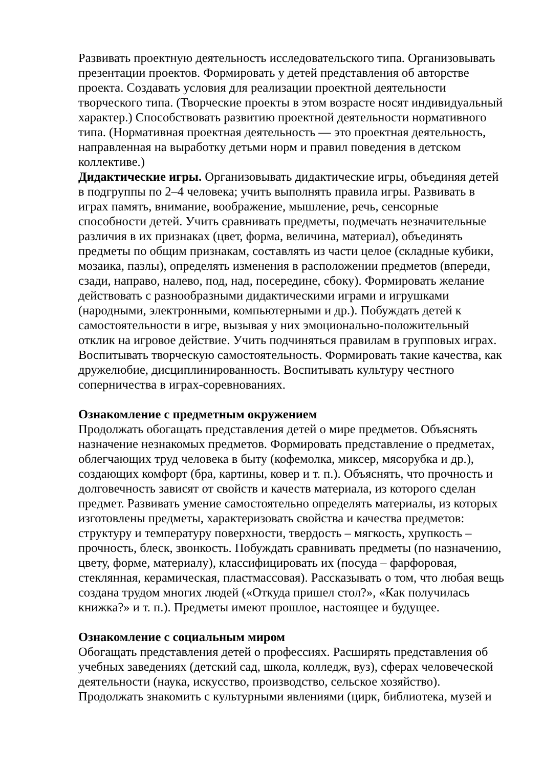Развивать проектную деятельность исследовательского типа. Организовывать презентации проектов. Формировать у детей представления об авторстве проекта. Создавать условия для реализации проектной деятельности творческого типа. (Творческие проекты в этом возрасте носят индивидуальный характер.) Способствовать развитию проектной деятельности нормативного типа. (Нормативная проектная деятельность — это проектная деятельность, направленная на выработку детьми норм и правил поведения в детском коллективе.)
Дидактические игры. Организовывать дидактические игры, объединяя детей в подгруппы по 2–4 человека; учить выполнять правила игры. Развивать в играх память, внимание, воображение, мышление, речь, сенсорные способности детей. Учить сравнивать предметы, подмечать незначительные различия в их признаках (цвет, форма, величина, материал), объединять предметы по общим признакам, составлять из части целое (складные кубики, мозаика, пазлы), определять изменения в расположении предметов (впереди, сзади, направо, налево, под, над, посередине, сбоку). Формировать желание действовать с разнообразными дидактическими играми и игрушками (народными, электронными, компьютерными и др.). Побуждать детей к самостоятельности в игре, вызывая у них эмоционально-положительный отклик на игровое действие. Учить подчиняться правилам в групповых играх. Воспитывать творческую самостоятельность. Формировать такие качества, как дружелюбие, дисциплинированность. Воспитывать культуру честного соперничества в играх-соревнованиях.
Ознакомление с предметным окружением
Продолжать обогащать представления детей о мире предметов. Объяснять назначение незнакомых предметов. Формировать представление о предметах, облегчающих труд человека в быту (кофемолка, миксер, мясорубка и др.), создающих комфорт (бра, картины, ковер и т. п.). Объяснять, что прочность и долговечность зависят от свойств и качеств материала, из которого сделан предмет. Развивать умение самостоятельно определять материалы, из которых изготовлены предметы, характеризовать свойства и качества предметов: структуру и температуру поверхности, твердость – мягкость, хрупкость – прочность, блеск, звонкость. Побуждать сравнивать предметы (по назначению, цвету, форме, материалу), классифицировать их (посуда – фарфоровая, стеклянная, керамическая, пластмассовая). Рассказывать о том, что любая вещь создана трудом многих людей («Откуда пришел стол?», «Как получилась книжка?» и т. п.). Предметы имеют прошлое, настоящее и будущее.
Ознакомление с социальным миром
Обогащать представления детей о профессиях. Расширять представления об учебных заведениях (детский сад, школа, колледж, вуз), сферах человеческой деятельности (наука, искусство, производство, сельское хозяйство). Продолжать знакомить с культурными явлениями (цирк, библиотека, музей и